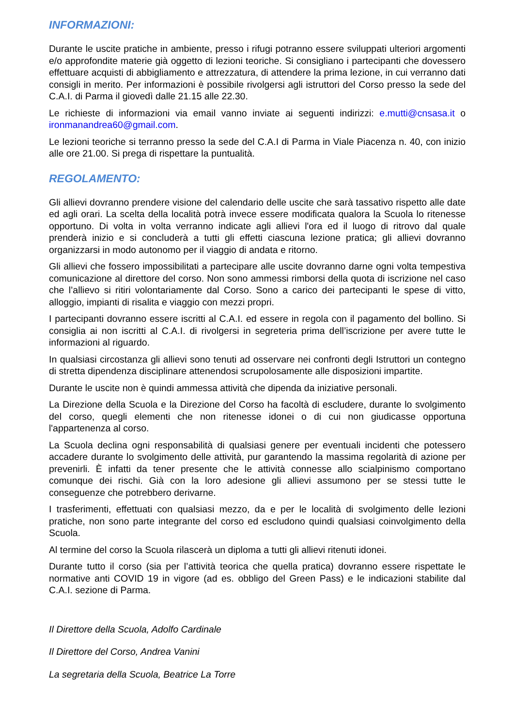INFORMAZIONI:
Durante le uscite pratiche in ambiente, presso i rifugi potranno essere sviluppati ulteriori argomenti e/o approfondite materie già oggetto di lezioni teoriche. Si consigliano i partecipanti che dovessero effettuare acquisti di abbigliamento e attrezzatura, di attendere la prima lezione, in cui verranno dati consigli in merito. Per informazioni è possibile rivolgersi agli istruttori del Corso presso la sede del C.A.I. di Parma il giovedì dalle 21.15 alle 22.30.
Le richieste di informazioni via email vanno inviate ai seguenti indirizzi: e.mutti@cnsasa.it o ironmanandrea60@gmail.com.
Le lezioni teoriche si terranno presso la sede del C.A.I di Parma in Viale Piacenza n. 40, con inizio alle ore 21.00. Si prega di rispettare la puntualità.
REGOLAMENTO:
Gli allievi dovranno prendere visione del calendario delle uscite che sarà tassativo rispetto alle date ed agli orari. La scelta della località potrà invece essere modificata qualora la Scuola lo ritenesse opportuno. Di volta in volta verranno indicate agli allievi l'ora ed il luogo di ritrovo dal quale prenderà inizio e si concluderà a tutti gli effetti ciascuna lezione pratica; gli allievi dovranno organizzarsi in modo autonomo per il viaggio di andata e ritorno.
Gli allievi che fossero impossibilitati a partecipare alle uscite dovranno darne ogni volta tempestiva comunicazione al direttore del corso. Non sono ammessi rimborsi della quota di iscrizione nel caso che l’allievo si ritiri volontariamente dal Corso. Sono a carico dei partecipanti le spese di vitto, alloggio, impianti di risalita e viaggio con mezzi propri.
I partecipanti dovranno essere iscritti al C.A.I. ed essere in regola con il pagamento del bollino. Si consiglia ai non iscritti al C.A.I. di rivolgersi in segreteria prima dell’iscrizione per avere tutte le informazioni al riguardo.
In qualsiasi circostanza gli allievi sono tenuti ad osservare nei confronti degli Istruttori un contegno di stretta dipendenza disciplinare attenendosi scrupolosamente alle disposizioni impartite.
Durante le uscite non è quindi ammessa attività che dipenda da iniziative personali.
La Direzione della Scuola e la Direzione del Corso ha facoltà di escludere, durante lo svolgimento del corso, quegli elementi che non ritenesse idonei o di cui non giudicasse opportuna l'appartenenza al corso.
La Scuola declina ogni responsabilità di qualsiasi genere per eventuali incidenti che potessero accadere durante lo svolgimento delle attività, pur garantendo la massima regolarità di azione per prevenirli. È infatti da tener presente che le attività connesse allo scialpinismo comportano comunque dei rischi. Già con la loro adesione gli allievi assumono per se stessi tutte le conseguenze che potrebbero derivarne.
I trasferimenti, effettuati con qualsiasi mezzo, da e per le località di svolgimento delle lezioni pratiche, non sono parte integrante del corso ed escludono quindi qualsiasi coinvolgimento della Scuola.
Al termine del corso la Scuola rilascerà un diploma a tutti gli allievi ritenuti idonei.
Durante tutto il corso (sia per l’attività teorica che quella pratica) dovranno essere rispettate le normative anti COVID 19 in vigore (ad es. obbligo del Green Pass) e le indicazioni stabilite dal C.A.I. sezione di Parma.
Il Direttore della Scuola, Adolfo Cardinale
Il Direttore del Corso, Andrea Vanini
La segretaria della Scuola, Beatrice La Torre